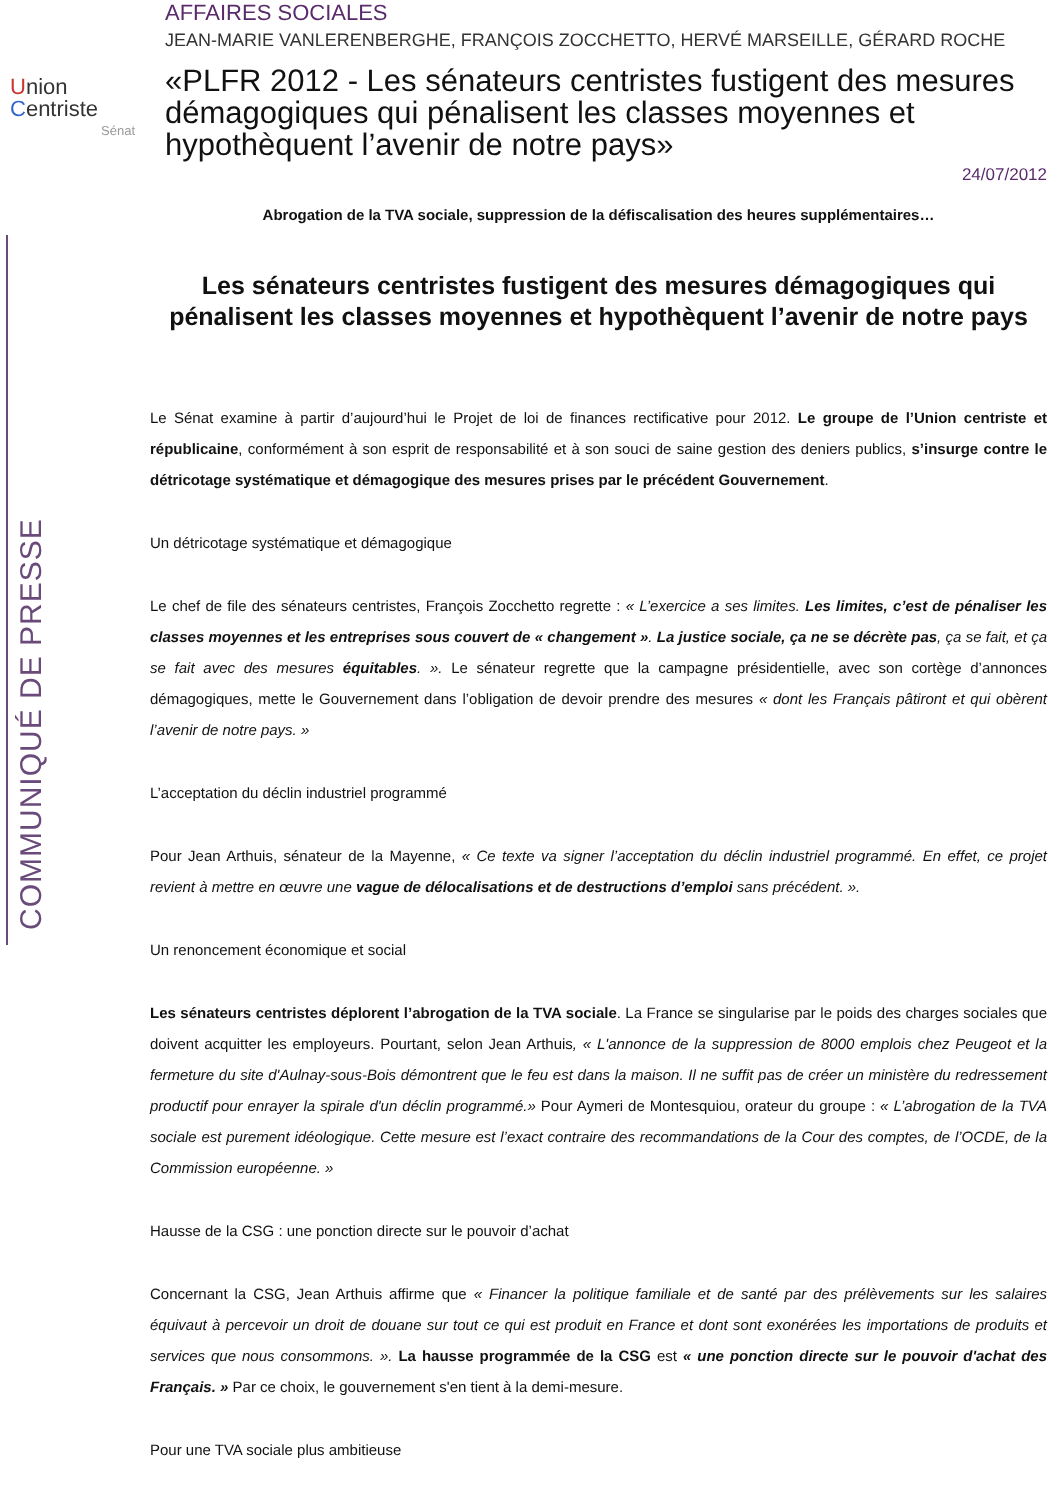COMMUNIQUÉ DE PRESSE
Union
Centriste
Sénat
AFFAIRES SOCIALES
JEAN-MARIE VANLERENBERGHE, FRANÇOIS ZOCCHETTO, HERVÉ MARSEILLE, GÉRARD ROCHE
«PLFR 2012 - Les sénateurs centristes fustigent des mesures démagogiques qui pénalisent les classes moyennes et hypothèquent l’avenir de notre pays»
24/07/2012
Abrogation de la TVA sociale, suppression de la défiscalisation des heures supplémentaires…
Les sénateurs centristes fustigent des mesures démagogiques qui pénalisent les classes moyennes et hypothèquent l’avenir de notre pays
Le Sénat examine à partir d’aujourd’hui le Projet de loi de finances rectificative pour 2012. Le groupe de l’Union centriste et républicaine, conformément à son esprit de responsabilité et à son souci de saine gestion des deniers publics, s’insurge contre le détricotage systématique et démagogique des mesures prises par le précédent Gouvernement.
Un détricotage systématique et démagogique
Le chef de file des sénateurs centristes, François Zocchetto regrette : « L’exercice a ses limites. Les limites, c’est de pénaliser les classes moyennes et les entreprises sous couvert de « changement ». La justice sociale, ça ne se décrète pas, ça se fait, et ça se fait avec des mesures équitables. ». Le sénateur regrette que la campagne présidentielle, avec son cortège d’annonces démagogiques, mette le Gouvernement dans l’obligation de devoir prendre des mesures « dont les Français pâtiront et qui obèrent l’avenir de notre pays. »
L’acceptation du déclin industriel programmé
Pour Jean Arthuis, sénateur de la Mayenne, « Ce texte va signer l’acceptation du déclin industriel programmé. En effet, ce projet revient à mettre en œuvre une vague de délocalisations et de destructions d’emploi sans précédent. ».
Un renoncement économique et social
Les sénateurs centristes déplorent l’abrogation de la TVA sociale. La France se singularise par le poids des charges sociales que doivent acquitter les employeurs. Pourtant, selon Jean Arthuis, « L'annonce de la suppression de 8000 emplois chez Peugeot et la fermeture du site d'Aulnay-sous-Bois démontrent que le feu est dans la maison. Il ne suffit pas de créer un ministère du redressement productif pour enrayer la spirale d'un déclin programmé.» Pour Aymeri de Montesquiou, orateur du groupe : « L’abrogation de la TVA sociale est purement idéologique. Cette mesure est l’exact contraire des recommandations de la Cour des comptes, de l’OCDE, de la Commission européenne. »
Hausse de la CSG : une ponction directe sur le pouvoir d’achat
Concernant la CSG, Jean Arthuis affirme que « Financer la politique familiale et de santé par des prélèvements sur les salaires équivaut à percevoir un droit de douane sur tout ce qui est produit en France et dont sont exonérées les importations de produits et services que nous consommons. ». La hausse programmée de la CSG est « une ponction directe sur le pouvoir d'achat des Français. » Par ce choix, le gouvernement s'en tient à la demi-mesure.
Pour une TVA sociale plus ambitieuse